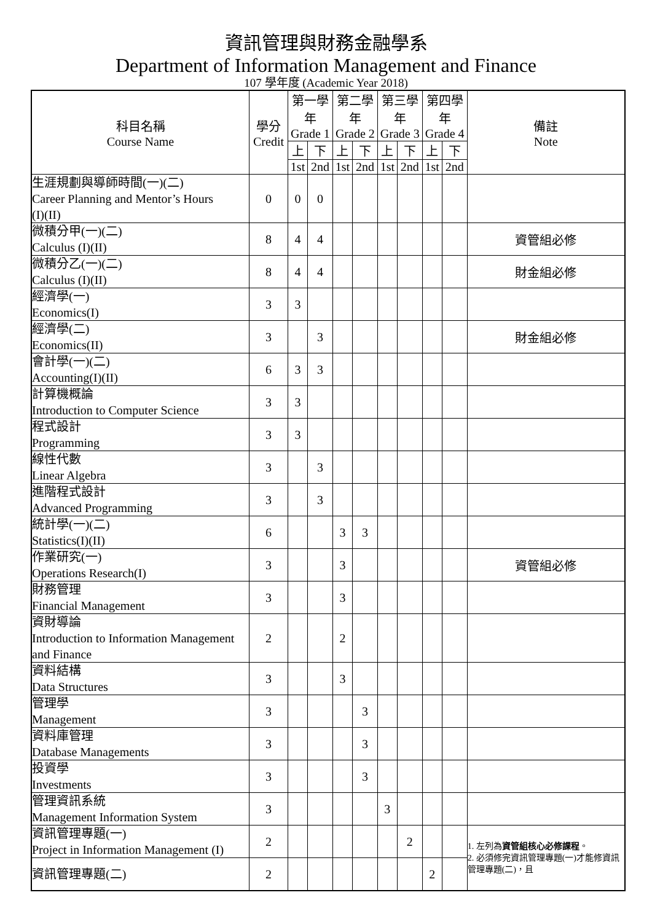資訊管理與財務金融學系
Department of Information Management and Finance
107 學年度 (Academic Year 2018)
| 科目名稱 Course Name | 學分 Credit | 第一學年 Grade 1 | | 第二學年 Grade 2 | | 第三學年 Grade 3 | | 第四學年 Grade 4 | | 備註 Note |
| --- | --- | --- | --- | --- | --- | --- | --- | --- | --- | --- |
| | | 上 | 下 | 上 | 下 | 上 | 下 | 上 | 下 | |
| | | 1st | 2nd | 1st | 2nd | 1st | 2nd | 1st | 2nd | |
| 生涯規劃與導師時間(一)(二) Career Planning and Mentor’s Hours (I)(II) | 0 | 0 | 0 | | | | | | | |
| 微積分甲(一)(二) Calculus (I)(II) | 8 | 4 | 4 | | | | | | | 資管組必修 |
| 微積分乙(一)(二) Calculus (I)(II) | 8 | 4 | 4 | | | | | | | 財金組必修 |
| 經濟學(一) Economics(I) | 3 | 3 | | | | | | | | |
| 經濟學(二) Economics(II) | 3 | | 3 | | | | | | | 財金組必修 |
| 會計學(一)(二) Accounting(I)(II) | 6 | 3 | 3 | | | | | | | |
| 計算機概論 Introduction to Computer Science | 3 | 3 | | | | | | | | |
| 程式設計 Programming | 3 | 3 | | | | | | | | |
| 線性代數 Linear Algebra | 3 | | 3 | | | | | | | |
| 進階程式設計 Advanced Programming | 3 | | 3 | | | | | | | |
| 統計學(一)(二) Statistics(I)(II) | 6 | | | 3 | 3 | | | | | |
| 作業研究(一) Operations Research(I) | 3 | | | 3 | | | | | | 資管組必修 |
| 財務管理 Financial Management | 3 | | | 3 | | | | | | |
| 資財導論 Introduction to Information Management and Finance | 2 | | | 2 | | | | | | |
| 資料結構 Data Structures | 3 | | | 3 | | | | | | |
| 管理學 Management | 3 | | | | 3 | | | | | |
| 資料庫管理 Database Managements | 3 | | | | 3 | | | | | |
| 投資學 Investments | 3 | | | | 3 | | | | | |
| 管理資訊系統 Management Information System | 3 | | | | | 3 | | | | |
| 資訊管理專題(一) Project in Information Management (I) | 2 | | | | | | 2 | | | 1. 左列為 資管組核心必修課程 。 2. 必須修完資訊管理專題(一)才能修資訊管理專題(二)，且 |
| 資訊管理專題(二) | 2 | | | | | | | 2 | | |